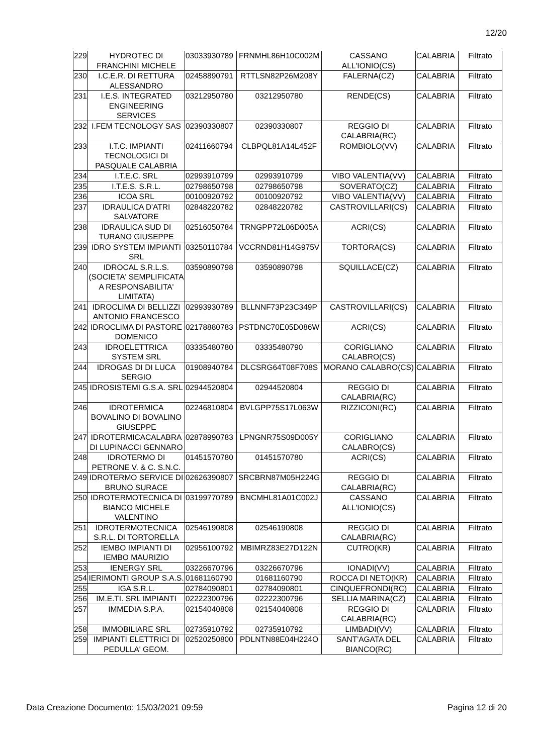12/20
| 229 | HYDROTEC DI FRANCHINI MICHELE | 03033930789 | FRNMHL86H10C002M | CASSANO ALL'IONIO(CS) | CALABRIA | Filtrato |
| 230 | I.C.E.R. DI RETTURA ALESSANDRO | 02458890791 | RTTLSN82P26M208Y | FALERNA(CZ) | CALABRIA | Filtrato |
| 231 | I.E.S. INTEGRATED ENGINEERING SERVICES | 03212950780 | 03212950780 | RENDE(CS) | CALABRIA | Filtrato |
| 232 | I.FEM TECNOLOGY SAS | 02390330807 | 02390330807 | REGGIO DI CALABRIA(RC) | CALABRIA | Filtrato |
| 233 | I.T.C. IMPIANTI TECNOLOGICI DI PASQUALE CALABRIA | 02411660794 | CLBPQL81A14L452F | ROMBIOLO(VV) | CALABRIA | Filtrato |
| 234 | I.T.E.C. SRL | 02993910799 | 02993910799 | VIBO VALENTIA(VV) | CALABRIA | Filtrato |
| 235 | I.T.E.S. S.R.L. | 02798650798 | 02798650798 | SOVERATO(CZ) | CALABRIA | Filtrato |
| 236 | ICOA SRL | 00100920792 | 00100920792 | VIBO VALENTIA(VV) | CALABRIA | Filtrato |
| 237 | IDRAULICA D'ATRI SALVATORE | 02848220782 | 02848220782 | CASTROVILLARI(CS) | CALABRIA | Filtrato |
| 238 | IDRAULICA SUD DI TURANO GIUSEPPE | 02516050784 | TRNGPP72L06D005A | ACRI(CS) | CALABRIA | Filtrato |
| 239 | IDRO SYSTEM IMPIANTI SRL | 03250110784 | VCCRND81H14G975V | TORTORA(CS) | CALABRIA | Filtrato |
| 240 | IDROCAL S.R.L.S. (SOCIETA' SEMPLIFICATA A RESPONSABILITA' LIMITATA) | 03590890798 | 03590890798 | SQUILLACE(CZ) | CALABRIA | Filtrato |
| 241 | IDROCLIMA DI BELLIZZI ANTONIO FRANCESCO | 02993930789 | BLLNNF73P23C349P | CASTROVILLARI(CS) | CALABRIA | Filtrato |
| 242 | IDROCLIMA DI PASTORE DOMENICO | 02178880783 | PSTDNC70E05D086W | ACRI(CS) | CALABRIA | Filtrato |
| 243 | IDROELETTRICA SYSTEM SRL | 03335480780 | 03335480790 | CORIGLIANO CALABRO(CS) | CALABRIA | Filtrato |
| 244 | IDROGAS DI DI LUCA SERGIO | 01908940784 | DLCSRG64T08F708S | MORANO CALABRO(CS) | CALABRIA | Filtrato |
| 245 | IDROSISTEMI G.S.A. SRL | 02944520804 | 02944520804 | REGGIO DI CALABRIA(RC) | CALABRIA | Filtrato |
| 246 | IDROTERMICA BOVALINO DI BOVALINO GIUSEPPE | 02246810804 | BVLGPP75S17L063W | RIZZICONI(RC) | CALABRIA | Filtrato |
| 247 | IDROTERMICACALABRA DI LUPINACCI GENNARO | 02878990783 | LPNGNR75S09D005Y | CORIGLIANO CALABRO(CS) | CALABRIA | Filtrato |
| 248 | IDROTERMO DI PETRONE V. & C. S.N.C. | 01451570780 | 01451570780 | ACRI(CS) | CALABRIA | Filtrato |
| 249 | IDROTERMO SERVICE DI BRUNO SURACE | 02626390807 | SRCBRN87M05H224G | REGGIO DI CALABRIA(RC) | CALABRIA | Filtrato |
| 250 | IDROTERMOTECNICA DI BIANCO MICHELE VALENTINO | 03199770789 | BNCMHL81A01C002J | CASSANO ALL'IONIO(CS) | CALABRIA | Filtrato |
| 251 | IDROTERMOTECNICA S.R.L. DI TORTORELLA | 02546190808 | 02546190808 | REGGIO DI CALABRIA(RC) | CALABRIA | Filtrato |
| 252 | IEMBO IMPIANTI DI IEMBO MAURIZIO | 02956100792 | MBIMRZ83E27D122N | CUTRO(KR) | CALABRIA | Filtrato |
| 253 | IENERGY SRL | 03226670796 | 03226670796 | IONADI(VV) | CALABRIA | Filtrato |
| 254 | IERIMONTI GROUP S.A.S. | 01681160790 | 01681160790 | ROCCA DI NETO(KR) | CALABRIA | Filtrato |
| 255 | IGA S.R.L. | 02784090801 | 02784090801 | CINQUEFRONDI(RC) | CALABRIA | Filtrato |
| 256 | IM.E.TI. SRL IMPIANTI | 02222300796 | 02222300796 | SELLIA MARINA(CZ) | CALABRIA | Filtrato |
| 257 | IMMEDIA S.P.A. | 02154040808 | 02154040808 | REGGIO DI CALABRIA(RC) | CALABRIA | Filtrato |
| 258 | IMMOBILIARE SRL | 02735910792 | 02735910792 | LIMBADI(VV) | CALABRIA | Filtrato |
| 259 | IMPIANTI ELETTRICI DI PEDULLA' GEOM. | 02520250800 | PDLNTN88E04H224O | SANT'AGATA DEL BIANCO(RC) | CALABRIA | Filtrato |
Data Creazione Documento: 15/03/2021 09:59 Pagina 12 di 20